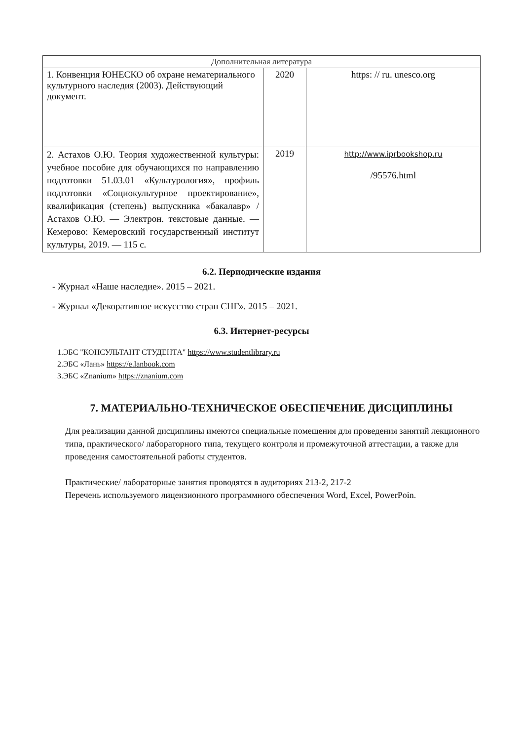| Дополнительная литература | | |
| --- | --- | --- |
| 1. Конвенция ЮНЕСКО об охране нематериального культурного наследия (2003). Действующий документ. | 2020 | https: // ru. unesco.org |
| 2. Астахов О.Ю. Теория художественной культуры: учебное пособие для обучающихся по направлению подготовки 51.03.01 «Культурология», профиль подготовки «Социокультурное проектирование», квалификация (степень) выпускника «бакалавр» / Астахов О.Ю. — Электрон. текстовые данные. —Кемерово: Кемеровский государственный институт культуры, 2019. — 115 с. | 2019 | http://www.iprbookshop.ru /95576.html |
6.2. Периодические издания
- Журнал «Наше наследие». 2015 – 2021.
- Журнал «Декоративное искусство стран СНГ». 2015 – 2021.
6.3. Интернет-ресурсы
1.ЭБС "КОНСУЛЬТАНТ СТУДЕНТА" https://www.studentlibrary.ru
2.ЭБС «Лань» https://e.lanbook.com
3.ЭБС «Znanium» https://znanium.com
7. МАТЕРИАЛЬНО-ТЕХНИЧЕСКОЕ ОБЕСПЕЧЕНИЕ ДИСЦИПЛИНЫ
Для реализации данной дисциплины имеются специальные помещения для проведения занятий лекционного типа, практического/ лабораторного типа, текущего контроля и промежуточной аттестации, а также для проведения самостоятельной работы студентов.
Практические/ лабораторные занятия проводятся в аудиториях 213-2, 217-2
Перечень используемого лицензионного программного обеспечения Word, Excel, PowerPoin.